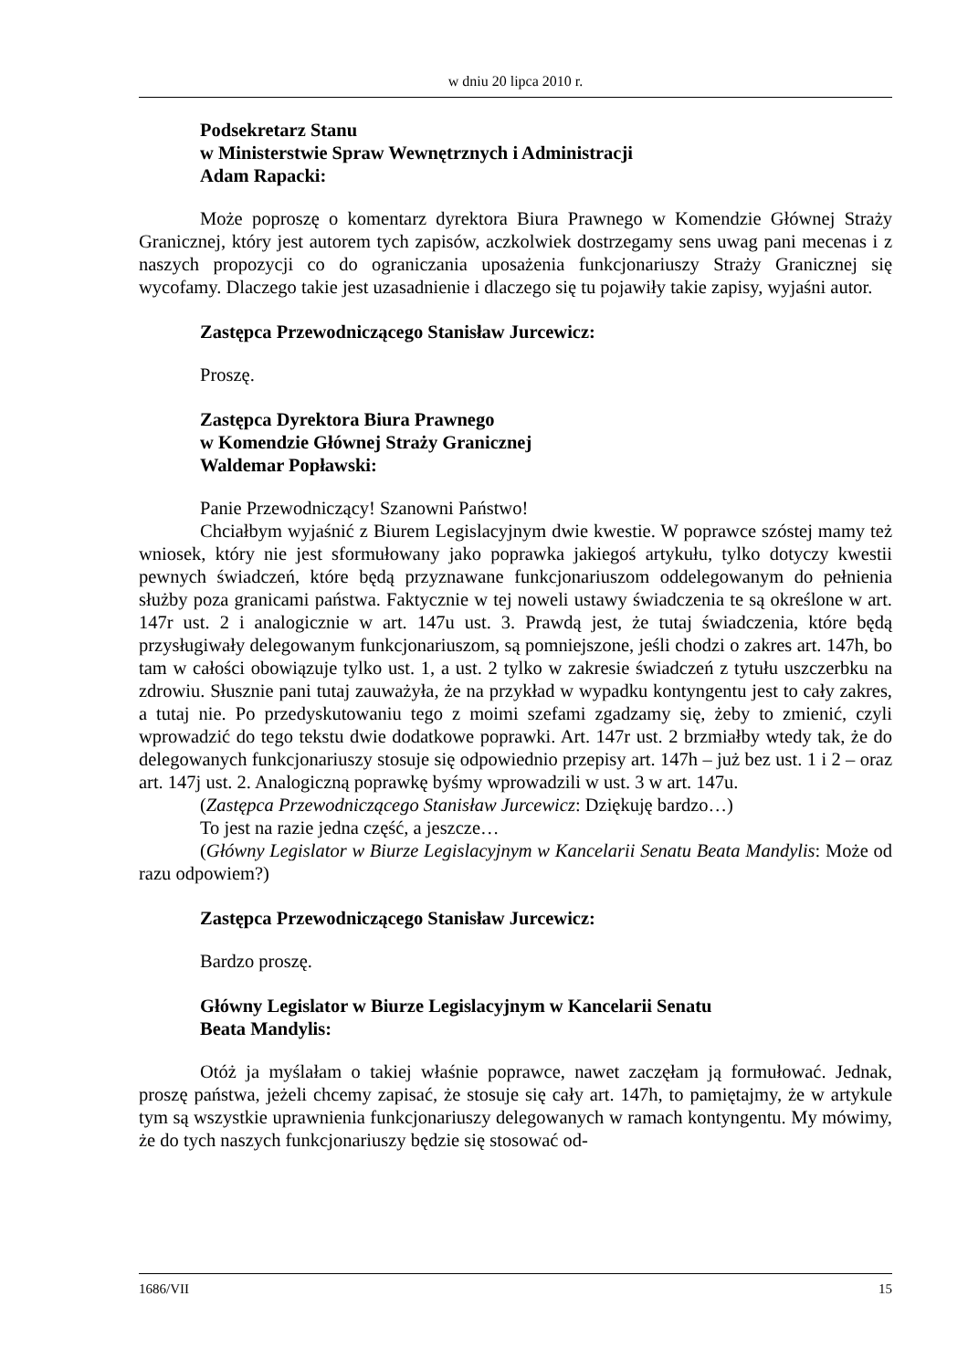w dniu 20 lipca 2010 r.
Podsekretarz Stanu
w Ministerstwie Spraw Wewnętrznych i Administracji
Adam Rapacki:
Może poproszę o komentarz dyrektora Biura Prawnego w Komendzie Głównej Straży Granicznej, który jest autorem tych zapisów, aczkolwiek dostrzegamy sens uwag pani mecenas i z naszych propozycji co do ograniczania uposażenia funkcjonariuszy Straży Granicznej się wycofamy. Dlaczego takie jest uzasadnienie i dlaczego się tu pojawiły takie zapisy, wyjaśni autor.
Zastępca Przewodniczącego Stanisław Jurcewicz:
Proszę.
Zastępca Dyrektora Biura Prawnego
w Komendzie Głównej Straży Granicznej
Waldemar Popławski:
Panie Przewodniczący! Szanowni Państwo!
Chciałbym wyjaśnić z Biurem Legislacyjnym dwie kwestie. W poprawce szóstej mamy też wniosek, który nie jest sformułowany jako poprawka jakiegoś artykułu, tylko dotyczy kwestii pewnych świadczeń, które będą przyznawane funkcjonariuszom oddelegowanym do pełnienia służby poza granicami państwa. Faktycznie w tej noweli ustawy świadczenia te są określone w art. 147r ust. 2 i analogicznie w art. 147u ust. 3. Prawdą jest, że tutaj świadczenia, które będą przysługiwały delegowanym funkcjonariuszom, są pomniejszone, jeśli chodzi o zakres art. 147h, bo tam w całości obowiązuje tylko ust. 1, a ust. 2 tylko w zakresie świadczeń z tytułu uszczerbku na zdrowiu. Słusznie pani tutaj zauważyła, że na przykład w wypadku kontyngentu jest to cały zakres, a tutaj nie. Po przedyskutowaniu tego z moimi szefami zgadzamy się, żeby to zmienić, czyli wprowadzić do tego tekstu dwie dodatkowe poprawki. Art. 147r ust. 2 brzmiałby wtedy tak, że do delegowanych funkcjonariuszy stosuje się odpowiednio przepisy art. 147h – już bez ust. 1 i 2 – oraz art. 147j ust. 2. Analogiczną poprawkę byśmy wprowadzili w ust. 3 w art. 147u.
(Zastępca Przewodniczącego Stanisław Jurcewicz: Dziękuję bardzo…)
To jest na razie jedna część, a jeszcze…
(Główny Legislator w Biurze Legislacyjnym w Kancelarii Senatu Beata Mandylis: Może od razu odpowiem?)
Zastępca Przewodniczącego Stanisław Jurcewicz:
Bardzo proszę.
Główny Legislator w Biurze Legislacyjnym w Kancelarii Senatu
Beata Mandylis:
Otóż ja myślałam o takiej właśnie poprawce, nawet zaczęłam ją formułować. Jednak, proszę państwa, jeżeli chcemy zapisać, że stosuje się cały art. 147h, to pamiętajmy, że w artykule tym są wszystkie uprawnienia funkcjonariuszy delegowanych w ramach kontyngentu. My mówimy, że do tych naszych funkcjonariuszy będzie się stosować od-
1686/VII 15